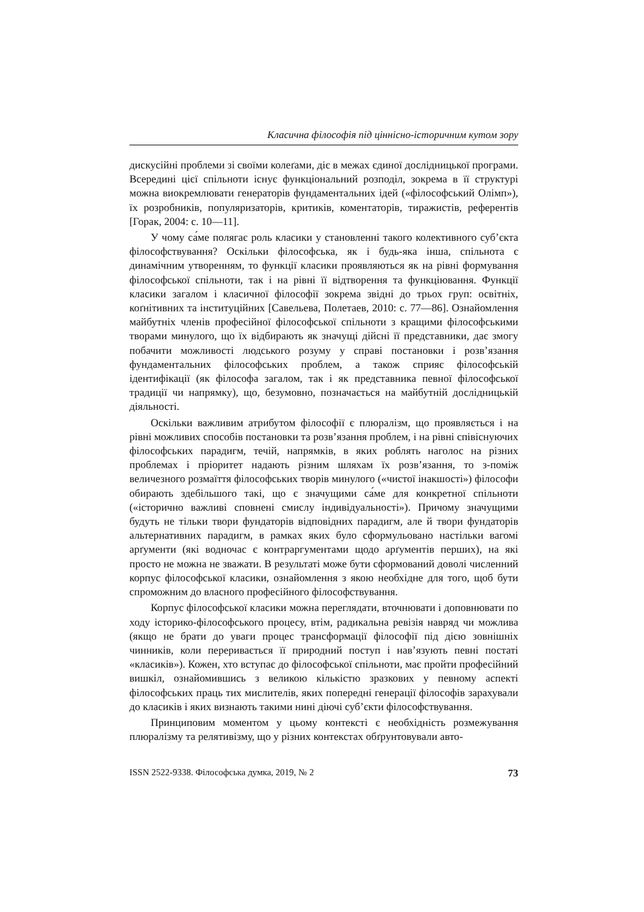Класична філософія під ціннісно-історичним кутом зору
дискусійні проблеми зі своїми колеґами, діє в межах єдиної дослідницької програми. Всередині цієї спільноти існує функціональний розподіл, зокрема в її структурі можна виокремлювати генераторів фундаментальних ідей («філософський Олімп»), їх розробників, популяризаторів, критиків, коментаторів, тиражистів, референтів [Горак, 2004: с. 10—11].
У чому са́ме полягає роль класики у становленні такого колективного суб’єкта філософствування? Оскільки філософська, як і будь-яка інша, спільнота є динамічним утворенням, то функції класики проявляються як на рівні формування філософської спільноти, так і на рівні її відтворення та функціювання. Функції класики загалом і класичної філософії зокрема звідні до трьох груп: освітніх, коґнітивних та інституційних [Савельева, Полетаев, 2010: с. 77—86]. Ознайомлення майбутніх членів професійної філософської спільноти з кращими філософськими творами минулого, що їх відбирають як значущі дійсні її представники, дає змогу побачити можливості людського розуму у справі постановки і розв’язання фундаментальних філософських проблем, а також сприяє філософській ідентифікації (як філософа загалом, так і як представника певної філософської традиції чи напрямку), що, безумовно, позначається на майбутній дослідницькій діяльності.
Оскільки важливим атрибутом філософії є плюралізм, що проявляється і на рівні можливих способів постановки та розв’язання проблем, і на рівні співіснуючих філософських парадигм, течій, напрямків, в яких роблять наголос на різних проблемах і пріоритет надають різним шляхам їх розв’язання, то з-поміж величезного розмаїття філософських творів минулого («чистої інакшості») філософи обирають здебільшого такі, що є значущими са́ме для конкретної спільноти («історично важливі сповнені смислу індивідуальності»). Причому значущими будуть не тільки твори фундаторів відповідних парадигм, але й твори фундаторів альтернативних парадигм, в рамках яких було сформульовано настільки вагомі арґументи (які водночас є контраргументами щодо арґументів перших), на які просто не можна не зважати. В результаті може бути сформований доволі численний корпус філософської класики, ознайомлення з якою необхідне для того, щоб бути спроможним до власного професійного філософствування.
Корпус філософської класики можна переглядати, вточнювати і доповнювати по ходу історико-філософського процесу, втім, радикальна ревізія навряд чи можлива (якщо не брати до уваги процес трансформації філософії під дією зовнішніх чинників, коли переривається її природний поступ і нав’язують певні постаті «класиків»). Кожен, хто вступає до філософської спільноти, має пройти професійний вишкіл, ознайомившись з великою кількістю зразкових у певному аспекті філософських праць тих мислителів, яких попередні генерації філософів зарахували до класиків і яких визнають такими нині діючі суб’єкти філософствування.
Принциповим моментом у цьому контексті є необхідність розмежування плюралізму та релятивізму, що у різних контекстах обґрунтовували авто-
ISSN 2522-9338. Філософська думка, 2019, № 2 73